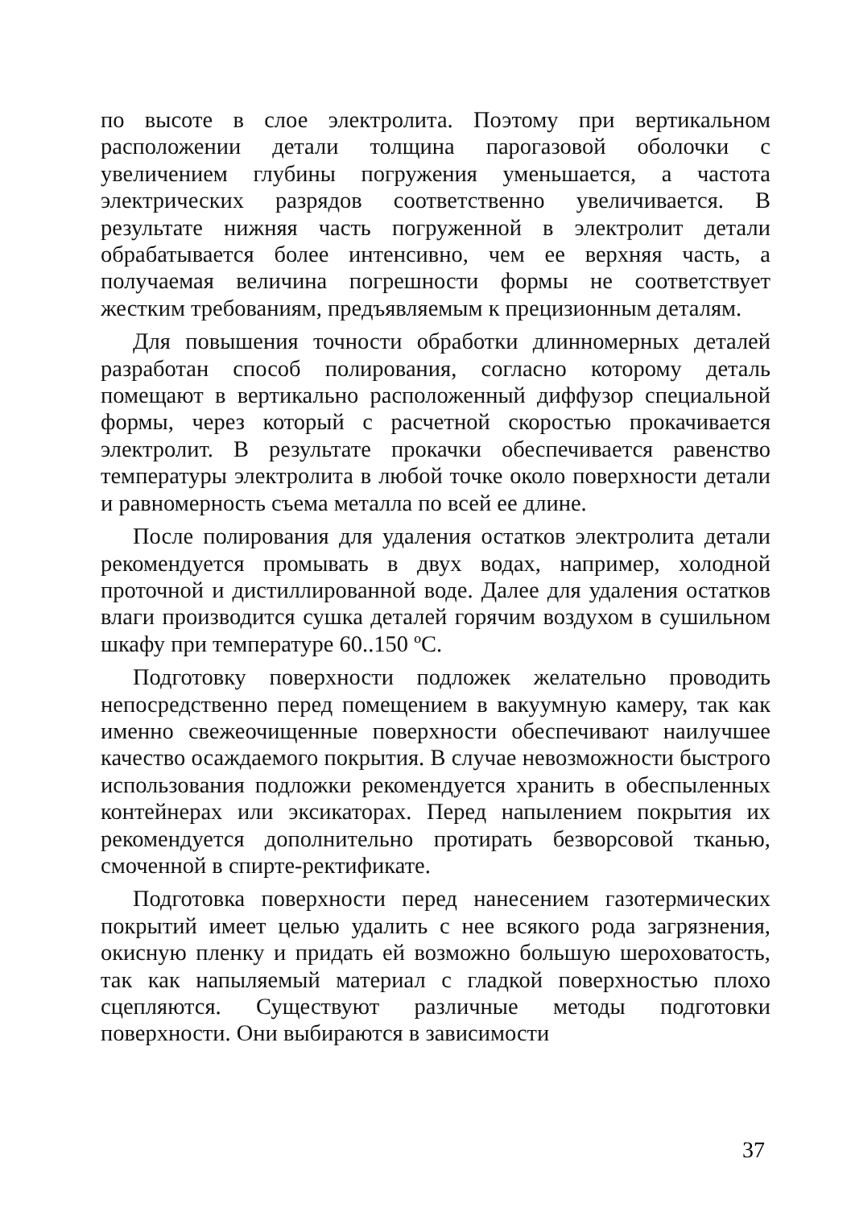по высоте в слое электролита. Поэтому при вертикальном расположении детали толщина парогазовой оболочки с увеличением глубины погружения уменьшается, а частота электрических разрядов соответственно увеличивается. В результате нижняя часть погруженной в электролит детали обрабатывается более интенсивно, чем ее верхняя часть, а получаемая величина погрешности формы не соответствует жестким требованиям, предъявляемым к прецизионным деталям.
Для повышения точности обработки длинномерных деталей разработан способ полирования, согласно которому деталь помещают в вертикально расположенный диффузор специальной формы, через который с расчетной скоростью прокачивается электролит. В результате прокачки обеспечивается равенство температуры электролита в любой точке около поверхности детали и равномерность съема металла по всей ее длине.
После полирования для удаления остатков электролита детали рекомендуется промывать в двух водах, например, холодной проточной и дистиллированной воде. Далее для удаления остатков влаги производится сушка деталей горячим воздухом в сушильном шкафу при температуре 60..150 ºС.
Подготовку поверхности подложек желательно проводить непосредственно перед помещением в вакуумную камеру, так как именно свежеочищенные поверхности обеспечивают наилучшее качество осаждаемого покрытия. В случае невозможности быстрого использования подложки рекомендуется хранить в обеспыленных контейнерах или эксикаторах. Перед напылением покрытия их рекомендуется дополнительно протирать безворсовой тканью, смоченной в спирте-ректификате.
Подготовка поверхности перед нанесением газотермических покрытий имеет целью удалить с нее всякого рода загрязнения, окисную пленку и придать ей возможно большую шероховатость, так как напыляемый материал с гладкой поверхностью плохо сцепляются. Существуют различные методы подготовки поверхности. Они выбираются в зависимости
37